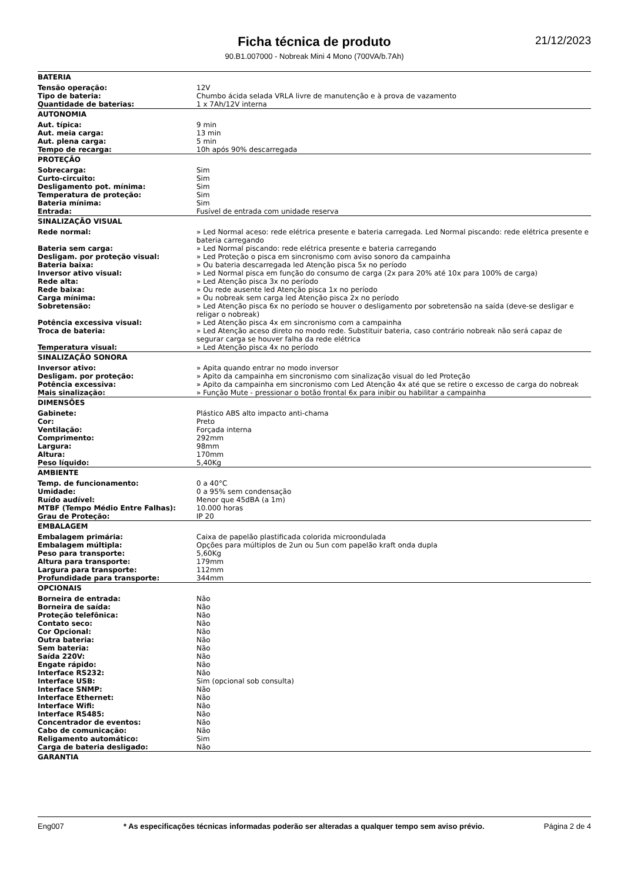21/12/2023
Ficha técnica de produto
90.B1.007000 - Nobreak Mini 4 Mono (700VA/b.7Ah)
| BATERIA | |
| --- | --- |
| Tensão operação: | 12V |
| Tipo de bateria: | Chumbo ácida selada VRLA livre de manutenção e à prova de vazamento |
| Quantidade de baterias: | 1 x 7Ah/12V interna |
| AUTONOMIA | |
| Aut. típica: | 9 min |
| Aut. meia carga: | 13 min |
| Aut. plena carga: | 5 min |
| Tempo de recarga: | 10h após 90% descarregada |
| PROTEÇÃO | |
| Sobrecarga: | Sim |
| Curto-circuito: | Sim |
| Desligamento pot. mínima: | Sim |
| Temperatura de proteção: | Sim |
| Bateria mínima: | Sim |
| Entrada: | Fusível de entrada com unidade reserva |
| SINALIZAÇÃO VISUAL | |
| Rede normal: | » Led Normal aceso: rede elétrica presente e bateria carregada. Led Normal piscando: rede elétrica presente e bateria carregando |
| Bateria sem carga: | » Led Normal piscando: rede elétrica presente e bateria carregando |
| Desligam. por proteção visual: | » Led Proteção o pisca em sincronismo com aviso sonoro da campainha |
| Bateria baixa: | » Ou bateria descarregada led Atenção pisca 5x no período |
| Inversor ativo visual: | » Led Normal pisca em função do consumo de carga (2x para 20% até 10x para 100% de carga) |
| Rede alta: | » Led Atenção pisca 3x no período |
| Rede baixa: | » Ou rede ausente led Atenção pisca 1x no período |
| Carga mínima: | » Ou nobreak sem carga led Atenção pisca 2x no período |
| Sobretensão: | » Led Atenção pisca 6x no período se houver o desligamento por sobretensão na saída (deve-se desligar e religar o nobreak) |
| Potência excessiva visual: | » Led Atenção pisca 4x em sincronismo com a campainha |
| Troca de bateria: | » Led Atenção aceso direto no modo rede. Substituir bateria, caso contrário nobreak não será capaz de segurar carga se houver falha da rede elétrica |
| Temperatura visual: | » Led Atenção pisca 4x no período |
| SINALIZAÇÃO SONORA | |
| Inversor ativo: | » Apita quando entrar no modo inversor |
| Desligam. por proteção: | » Apito da campainha em sincronismo com sinalização visual do led Proteção |
| Potência excessiva: | » Apito da campainha em sincronismo com Led Atenção 4x até que se retire o excesso de carga do nobreak |
| Mais sinalização: | » Função Mute - pressionar o botão frontal 6x para inibir ou habilitar a campainha |
| DIMENSÕES | |
| Gabinete: | Plástico ABS alto impacto anti-chama |
| Cor: | Preto |
| Ventilação: | Forçada interna |
| Comprimento: | 292mm |
| Largura: | 98mm |
| Altura: | 170mm |
| Peso líquido: | 5,40Kg |
| AMBIENTE | |
| Temp. de funcionamento: | 0 a 40°C |
| Umidade: | 0 a 95% sem condensação |
| Ruído audível: | Menor que 45dBA (a 1m) |
| MTBF (Tempo Médio Entre Falhas): | 10.000 horas |
| Grau de Proteção: | IP 20 |
| EMBALAGEM | |
| Embalagem primária: | Caixa de papelão plastificada colorida microondulada |
| Embalagem múltipla: | Opções para múltiplos de 2un ou 5un com papelão kraft onda dupla |
| Peso para transporte: | 5,60Kg |
| Altura para transporte: | 179mm |
| Largura para transporte: | 112mm |
| Profundidade para transporte: | 344mm |
| OPCIONAIS | |
| Borneira de entrada: | Não |
| Borneira de saída: | Não |
| Proteção telefônica: | Não |
| Contato seco: | Não |
| Cor Opcional: | Não |
| Outra bateria: | Não |
| Sem bateria: | Não |
| Saída 220V: | Não |
| Engate rápido: | Não |
| Interface RS232: | Não |
| Interface USB: | Sim (opcional sob consulta) |
| Interface SNMP: | Não |
| Interface Ethernet: | Não |
| Interface Wifi: | Não |
| Interface RS485: | Não |
| Concentrador de eventos: | Não |
| Cabo de comunicação: | Não |
| Religamento automático: | Sim |
| Carga de bateria desligado: | Não |
| GARANTIA | |
Eng007 * As especificações técnicas informadas poderão ser alteradas a qualquer tempo sem aviso prévio. Página 2 de 4